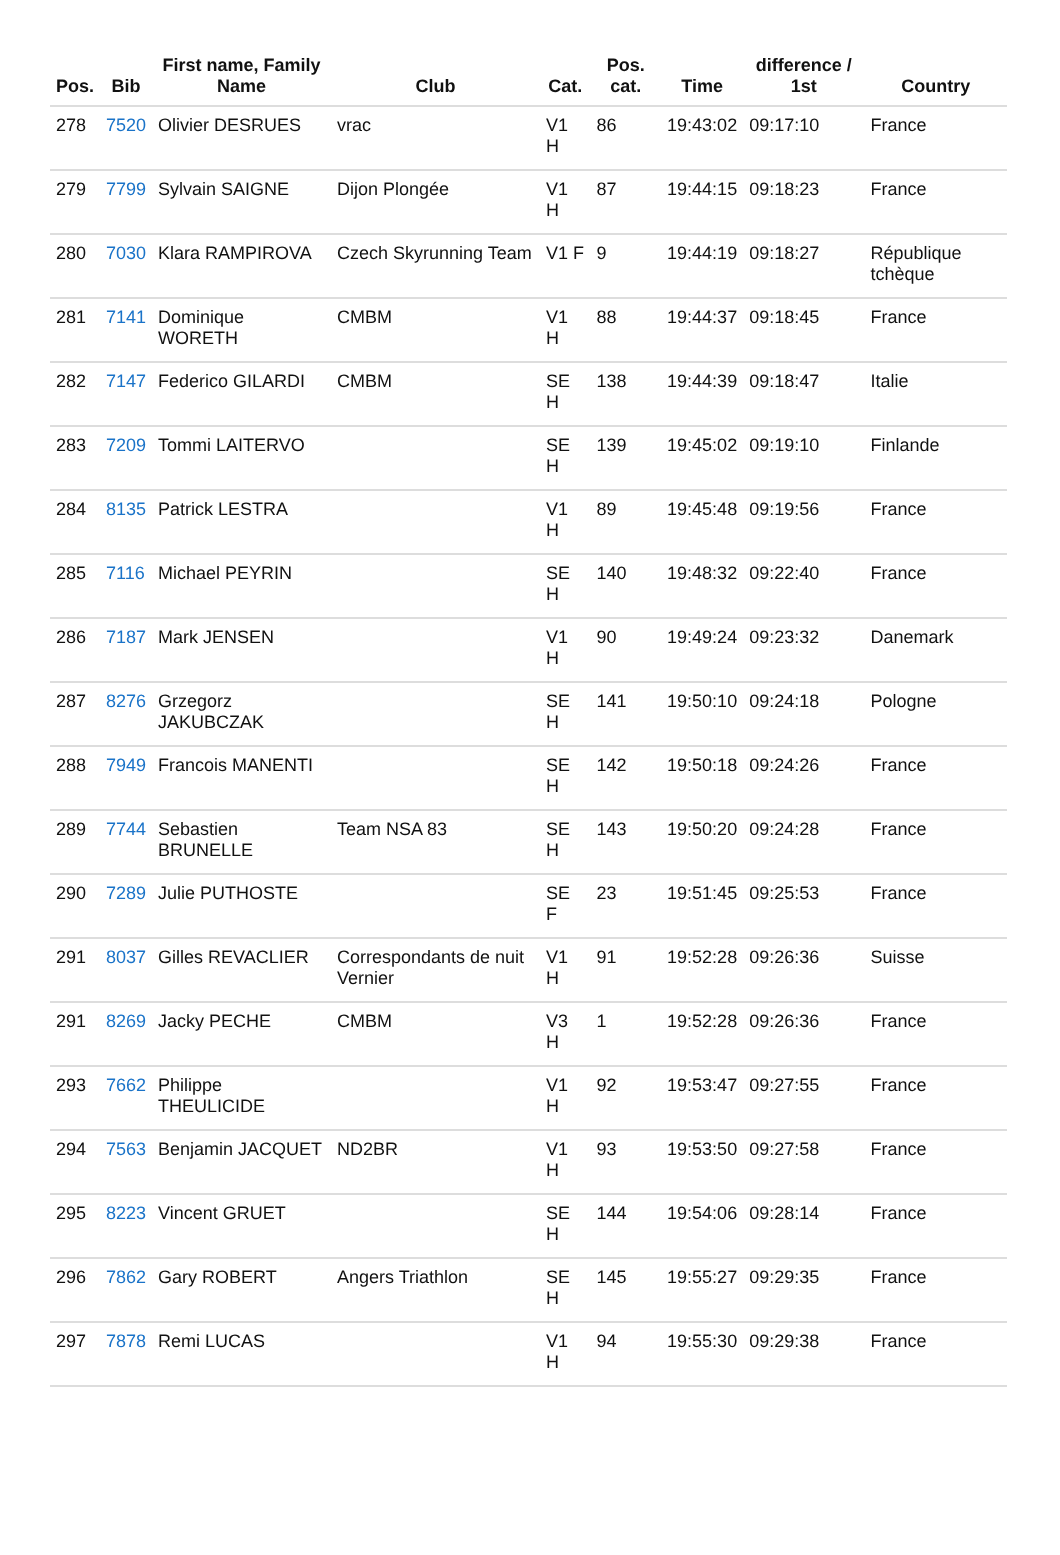| Pos. | Bib | First name, Family Name | Club | Cat. | Pos. cat. | Time | difference / 1st | Country |
| --- | --- | --- | --- | --- | --- | --- | --- | --- |
| 278 | 7520 | Olivier DESRUES | vrac | V1 H | 86 | 19:43:02 | 09:17:10 | France |
| 279 | 7799 | Sylvain SAIGNE | Dijon Plongée | V1 H | 87 | 19:44:15 | 09:18:23 | France |
| 280 | 7030 | Klara RAMPIROVA | Czech Skyrunning Team | V1 F | 9 | 19:44:19 | 09:18:27 | République tchèque |
| 281 | 7141 | Dominique WORETH | CMBM | V1 H | 88 | 19:44:37 | 09:18:45 | France |
| 282 | 7147 | Federico GILARDI | CMBM | SE H | 138 | 19:44:39 | 09:18:47 | Italie |
| 283 | 7209 | Tommi LAITERVO | | SE H | 139 | 19:45:02 | 09:19:10 | Finlande |
| 284 | 8135 | Patrick LESTRA | | V1 H | 89 | 19:45:48 | 09:19:56 | France |
| 285 | 7116 | Michael PEYRIN | | SE H | 140 | 19:48:32 | 09:22:40 | France |
| 286 | 7187 | Mark JENSEN | | V1 H | 90 | 19:49:24 | 09:23:32 | Danemark |
| 287 | 8276 | Grzegorz JAKUBCZAK | | SE H | 141 | 19:50:10 | 09:24:18 | Pologne |
| 288 | 7949 | Francois MANENTI | | SE H | 142 | 19:50:18 | 09:24:26 | France |
| 289 | 7744 | Sebastien BRUNELLE | Team NSA 83 | SE H | 143 | 19:50:20 | 09:24:28 | France |
| 290 | 7289 | Julie PUTHOSTE | | SE F | 23 | 19:51:45 | 09:25:53 | France |
| 291 | 8037 | Gilles REVACLIER | Correspondants de nuit Vernier | V1 H | 91 | 19:52:28 | 09:26:36 | Suisse |
| 291 | 8269 | Jacky PECHE | CMBM | V3 H | 1 | 19:52:28 | 09:26:36 | France |
| 293 | 7662 | Philippe THEULICIDE | | V1 H | 92 | 19:53:47 | 09:27:55 | France |
| 294 | 7563 | Benjamin JACQUET | ND2BR | V1 H | 93 | 19:53:50 | 09:27:58 | France |
| 295 | 8223 | Vincent GRUET | | SE H | 144 | 19:54:06 | 09:28:14 | France |
| 296 | 7862 | Gary ROBERT | Angers Triathlon | SE H | 145 | 19:55:27 | 09:29:35 | France |
| 297 | 7878 | Remi LUCAS | | V1 H | 94 | 19:55:30 | 09:29:38 | France |